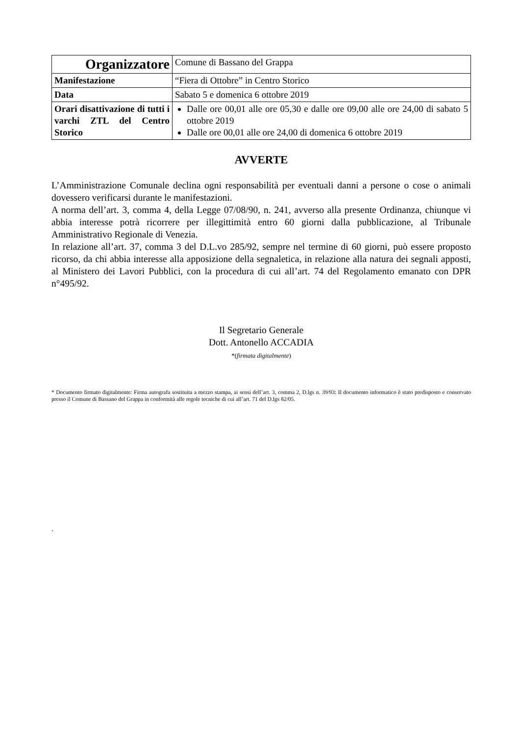| Organizzatore | Comune di Bassano del Grappa |
| Manifestazione | “Fiera di Ottobre” in Centro Storico |
| Data | Sabato 5 e domenica 6 ottobre 2019 |
| Orari disattivazione di tutti i varchi ZTL del Centro Storico | Dalle ore 00,01 alle ore 05,30 e dalle ore 09,00 alle ore 24,00 di sabato 5 ottobre 2019 Dalle ore 00,01 alle ore 24,00 di domenica 6 ottobre 2019 |
AVVERTE
L’Amministrazione Comunale declina ogni responsabilità per eventuali danni a persone o cose o animali dovessero verificarsi durante le manifestazioni.
A norma dell’art. 3, comma 4, della Legge 07/08/90, n. 241, avverso alla presente Ordinanza, chiunque vi abbia interesse potrà ricorrere per illegittimità entro 60 giorni dalla pubblicazione, al Tribunale Amministrativo Regionale di Venezia.
In relazione all’art. 37, comma 3 del D.L.vo 285/92, sempre nel termine di 60 giorni, può essere proposto ricorso, da chi abbia interesse alla apposizione della segnaletica, in relazione alla natura dei segnali apposti, al Ministero dei Lavori Pubblici, con la procedura di cui all’art. 74 del Regolamento emanato con DPR n°495/92.
Il Segretario Generale
Dott. Antonello ACCADIA
*(firmata digitalmente)
* Documento firmato digitalmente: Firma autografa sostituita a mezzo stampa, ai sensi dell’art. 3, comma 2, D.lgs n. 39/93: Il documento informatico è stato predisposto e conservato presso il Comune di Bassano del Grappa in conformità alle regole tecniche di cui all’art. 71 del D.lgs 82/05.
.